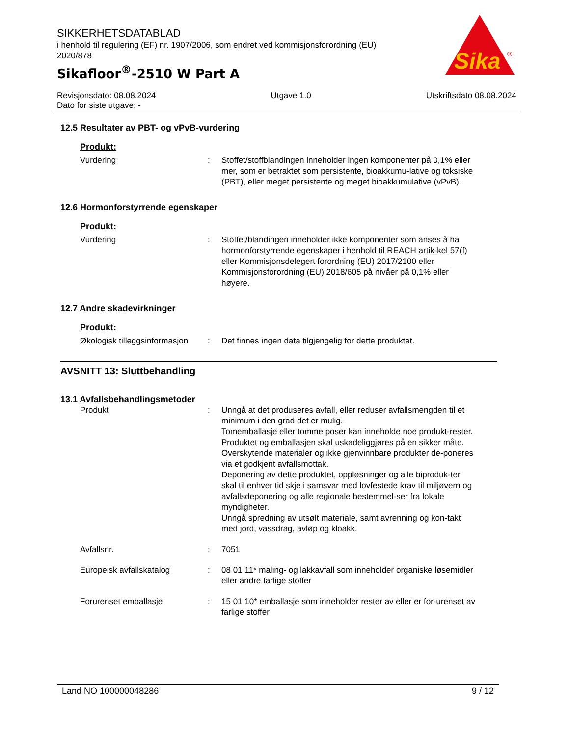SIKKERHETSDATABLAD
i henhold til regulering (EF) nr. 1907/2006, som endret ved kommisjonsforordning (EU) 2020/878
Sikafloor<sup>®</sup>-2510 W Part A
Sika
®
Revisjonsdato: 08.08.2024 Utgave 1.0 Utskriftsdato 08.08.2024
Dato for siste utgave: -
12.5 Resultater av PBT- og vPvB-vurdering
Produkt:
Vurdering : Stoffet/stoffblandingen inneholder ingen komponenter på 0,1% eller mer, som er betraktet som persistente, bioakkumu-lative og toksiske (PBT), eller meget persistente og meget bioakkumulative (vPvB)..
12.6 Hormonforstyrrende egenskaper
Produkt:
Vurdering : Stoffet/blandingen inneholder ikke komponenter som anses å ha hormonforstyrrende egenskaper i henhold til REACH artik-kel 57(f) eller Kommisjonsdelegert forordning (EU) 2017/2100 eller Kommisjonsforordning (EU) 2018/605 på nivåer på 0,1% eller høyere.
12.7 Andre skadevirkninger
Produkt:
Økologisk tilleggsinformasjon
: Det finnes ingen data tilgjengelig for dette produktet.
AVSNITT 13: Sluttbehandling
13.1 Avfallsbehandlingsmetoder
Produkt : Unngå at det produseres avfall, eller reduser avfallsmengden til et minimum i den grad det er mulig.
Tomemballasje eller tomme poser kan inneholde noe produkt-rester.
Produktet og emballasjen skal uskadeliggjøres på en sikker måte.
Overskytende materialer og ikke gjenvinnbare produkter de-poneres via et godkjent avfallsmottak.
Deponering av dette produktet, oppløsninger og alle biproduk-ter skal til enhver tid skje i samsvar med lovfestede krav til miljøvern og avfallsdeponering og alle regionale bestemmel-ser fra lokale myndigheter.
Unngå spredning av utsølt materiale, samt avrenning og kon-takt med jord, vassdrag, avløp og kloakk.
Avfallsnr. : 7051
Europeisk avfallskatalog : 08 01 11* maling- og lakkavfall som inneholder organiske løsemidler eller andre farlige stoffer
Forurenset emballasje : 15 01 10* emballasje som inneholder rester av eller er for-urenset av farlige stoffer
Land NO 100000048286 9 / 12